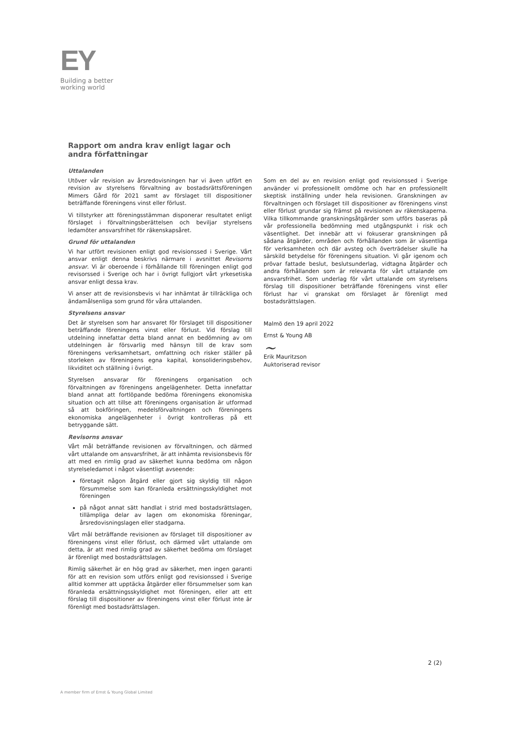EY
Building a better
working world
Rapport om andra krav enligt lagar och andra författningar
Uttalanden
Utöver vår revision av årsredovisningen har vi även utfört en revision av styrelsens förvaltning av bostadsrättsföreningen Mimers Gård för 2021 samt av förslaget till dispositioner beträffande föreningens vinst eller förlust.
Vi tillstyrker att föreningsstämman disponerar resultatet enligt förslaget i förvaltningsberättelsen och beviljar styrelsens ledamöter ansvarsfrihet för räkenskapsåret.
Grund för uttalanden
Vi har utfört revisionen enligt god revisionssed i Sverige. Vårt ansvar enligt denna beskrivs närmare i avsnittet Revisorns ansvar. Vi är oberoende i förhållande till föreningen enligt god revisorssed i Sverige och har i övrigt fullgjort vårt yrkesetiska ansvar enligt dessa krav.
Vi anser att de revisionsbevis vi har inhämtat är tillräckliga och ändamålsenliga som grund för våra uttalanden.
Styrelsens ansvar
Det är styrelsen som har ansvaret för förslaget till dispositioner beträffande föreningens vinst eller förlust. Vid förslag till utdelning innefattar detta bland annat en bedömning av om utdelningen är försvarlig med hänsyn till de krav som föreningens verksamhetsart, omfattning och risker ställer på storleken av föreningens egna kapital, konsolideringsbehov, likviditet och ställning i övrigt.
Styrelsen ansvarar för föreningens organisation och förvaltningen av föreningens angelägenheter. Detta innefattar bland annat att fortlöpande bedöma föreningens ekonomiska situation och att tillse att föreningens organisation är utformad så att bokföringen, medelsförvaltningen och föreningens ekonomiska angelägenheter i övrigt kontrolleras på ett betryggande sätt.
Revisorns ansvar
Vårt mål beträffande revisionen av förvaltningen, och därmed vårt uttalande om ansvarsfrihet, är att inhämta revisionsbevis för att med en rimlig grad av säkerhet kunna bedöma om någon styrelseledamot i något väsentligt avseende:
företagit någon åtgärd eller gjort sig skyldig till någon försummelse som kan föranleda ersättningsskyldighet mot föreningen
på något annat sätt handlat i strid med bostadsrättslagen, tillämpliga delar av lagen om ekonomiska föreningar, årsredovisningslagen eller stadgarna.
Vårt mål beträffande revisionen av förslaget till dispositioner av föreningens vinst eller förlust, och därmed vårt uttalande om detta, är att med rimlig grad av säkerhet bedöma om förslaget är förenligt med bostadsrättslagen.
Rimlig säkerhet är en hög grad av säkerhet, men ingen garanti för att en revision som utförs enligt god revisionssed i Sverige alltid kommer att upptäcka åtgärder eller försummelser som kan föranleda ersättningsskyldighet mot föreningen, eller att ett förslag till dispositioner av föreningens vinst eller förlust inte är förenligt med bostadsrättslagen.
Som en del av en revision enligt god revisionssed i Sverige använder vi professionellt omdöme och har en professionellt skeptisk inställning under hela revisionen. Granskningen av förvaltningen och förslaget till dispositioner av föreningens vinst eller förlust grundar sig främst på revisionen av räkenskaperna. Vilka tillkommande granskningsåtgärder som utförs baseras på vår professionella bedömning med utgångspunkt i risk och väsentlighet. Det innebär att vi fokuserar granskningen på sådana åtgärder, områden och förhållanden som är väsentliga för verksamheten och där avsteg och överträdelser skulle ha särskild betydelse för föreningens situation. Vi går igenom och prövar fattade beslut, beslutsunderlag, vidtagna åtgärder och andra förhållanden som är relevanta för vårt uttalande om ansvarsfrihet. Som underlag för vårt uttalande om styrelsens förslag till dispositioner beträffande föreningens vinst eller förlust har vi granskat om förslaget är förenligt med bostadsrättslagen.
Malmö den 19 april 2022
Ernst & Young AB
~
Erik Mauritzson
Auktoriserad revisor
2 (2)
A member firm of Ernst & Young Global Limited